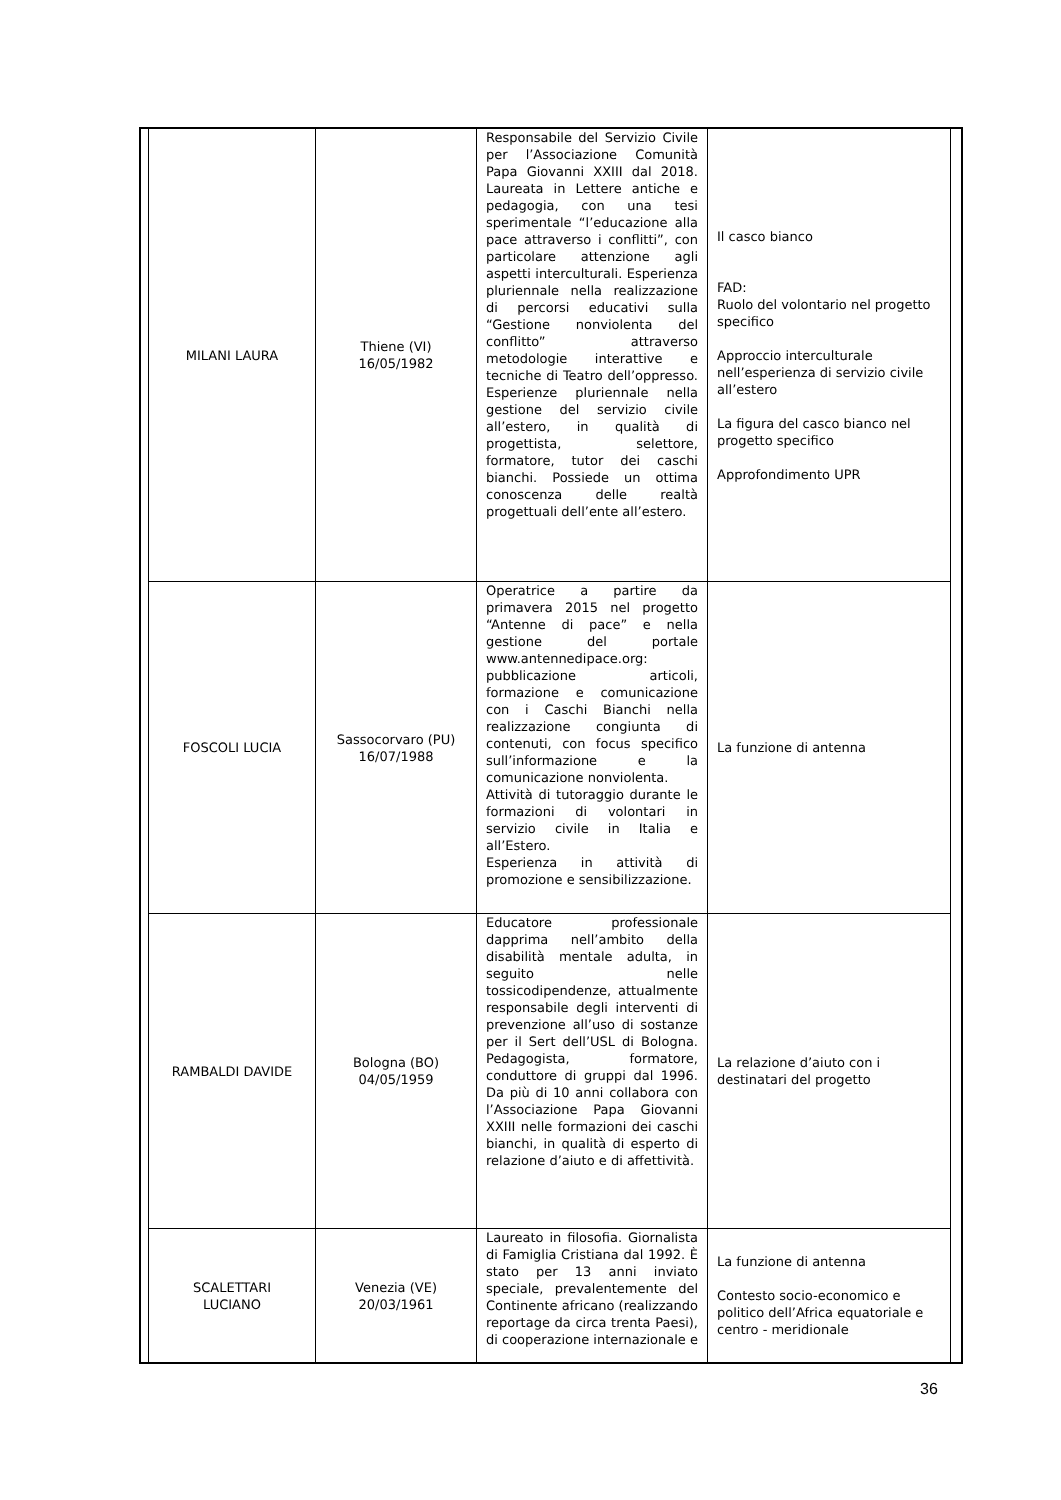| MILANI LAURA | Thiene (VI) 16/05/1982 | Responsabile del Servizio Civile per l’Associazione Comunità Papa Giovanni XXIII dal 2018. Laureata in Lettere antiche e pedagogia, con una tesi sperimentale “l’educazione alla pace attraverso i conflitti”, con particolare attenzione agli aspetti interculturali. Esperienza pluriennale nella realizzazione di percorsi educativi sulla “Gestione nonviolenta del conflitto” attraverso metodologie interattive e tecniche di Teatro dell’oppresso. Esperienze pluriennale nella gestione del servizio civile all’estero, in qualità di progettista, selettore, formatore, tutor dei caschi bianchi. Possiede un ottima conoscenza delle realtà progettuali dell’ente all’estero. | Il casco bianco FAD: Ruolo del volontario nel progetto specifico Approccio interculturale nell’esperienza di servizio civile all’estero La figura del casco bianco nel progetto specifico Approfondimento UPR |
| FOSCOLI LUCIA | Sassocorvaro (PU) 16/07/1988 | Operatrice a partire da primavera 2015 nel progetto “Antenne di pace” e nella gestione del portale www.antennedipace.org: pubblicazione articoli, formazione e comunicazione con i Caschi Bianchi nella realizzazione congiunta di contenuti, con focus specifico sull’informazione e la comunicazione nonviolenta. Attività di tutoraggio durante le formazioni di volontari in servizio civile in Italia e all’Estero. Esperienza in attività di promozione e sensibilizzazione. | La funzione di antenna |
| RAMBALDI DAVIDE | Bologna (BO) 04/05/1959 | Educatore professionale dapprima nell’ambito della disabilità mentale adulta, in seguito nelle tossicodipendenze, attualmente responsabile degli interventi di prevenzione all’uso di sostanze per il Sert dell’USL di Bologna. Pedagogista, formatore, conduttore di gruppi dal 1996. Da più di 10 anni collabora con l’Associazione Papa Giovanni XXIII nelle formazioni dei caschi bianchi, in qualità di esperto di relazione d’aiuto e di affettività. | La relazione d’aiuto con i destinatari del progetto |
| SCALETTARI LUCIANO | Venezia (VE) 20/03/1961 | Laureato in filosofia. Giornalista di Famiglia Cristiana dal 1992. È stato per 13 anni inviato speciale, prevalentemente del Continente africano (realizzando reportage da circa trenta Paesi), di cooperazione internazionale e | La funzione di antenna Contesto socio-economico e politico dell’Africa equatoriale e centro - meridionale |
36